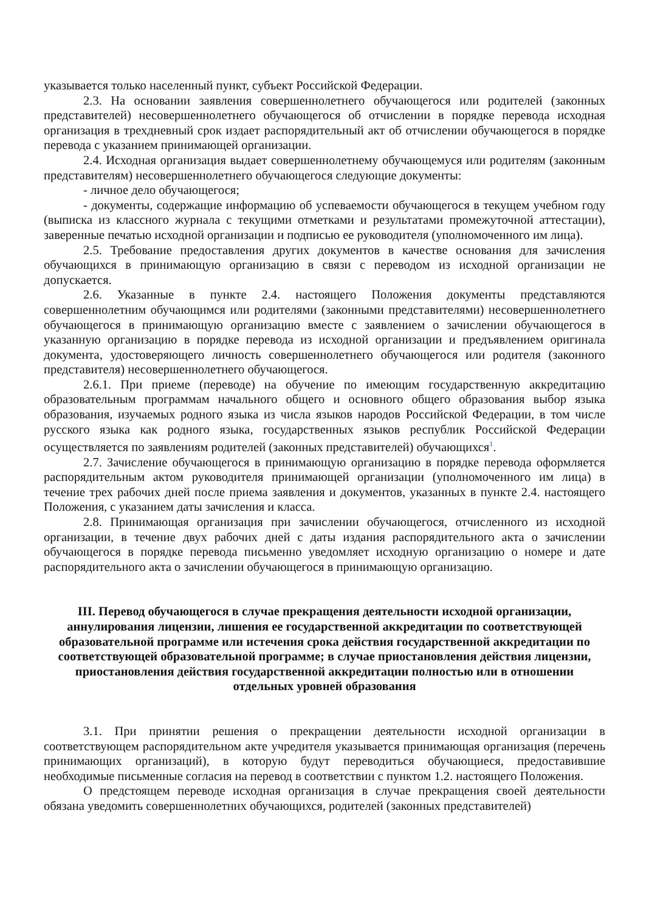указывается только населенный пункт, субъект Российской Федерации.
2.3. На основании заявления совершеннолетнего обучающегося или родителей (законных представителей) несовершеннолетнего обучающегося об отчислении в порядке перевода исходная организация в трехдневный срок издает распорядительный акт об отчислении обучающегося в порядке перевода с указанием принимающей организации.
2.4. Исходная организация выдает совершеннолетнему обучающемуся или родителям (законным представителям) несовершеннолетнего обучающегося следующие документы:
- личное дело обучающегося;
- документы, содержащие информацию об успеваемости обучающегося в текущем учебном году (выписка из классного журнала с текущими отметками и результатами промежуточной аттестации), заверенные печатью исходной организации и подписью ее руководителя (уполномоченного им лица).
2.5. Требование предоставления других документов в качестве основания для зачисления обучающихся в принимающую организацию в связи с переводом из исходной организации не допускается.
2.6. Указанные в пункте 2.4. настоящего Положения документы представляются совершеннолетним обучающимся или родителями (законными представителями) несовершеннолетнего обучающегося в принимающую организацию вместе с заявлением о зачислении обучающегося в указанную организацию в порядке перевода из исходной организации и предъявлением оригинала документа, удостоверяющего личность совершеннолетнего обучающегося или родителя (законного представителя) несовершеннолетнего обучающегося.
2.6.1. При приеме (переводе) на обучение по имеющим государственную аккредитацию образовательным программам начального общего и основного общего образования выбор языка образования, изучаемых родного языка из числа языков народов Российской Федерации, в том числе русского языка как родного языка, государственных языков республик Российской Федерации осуществляется по заявлениям родителей (законных представителей) обучающихся<sup>1</sup>.
2.7. Зачисление обучающегося в принимающую организацию в порядке перевода оформляется распорядительным актом руководителя принимающей организации (уполномоченного им лица) в течение трех рабочих дней после приема заявления и документов, указанных в пункте 2.4. настоящего Положения, с указанием даты зачисления и класса.
2.8. Принимающая организация при зачислении обучающегося, отчисленного из исходной организации, в течение двух рабочих дней с даты издания распорядительного акта о зачислении обучающегося в порядке перевода письменно уведомляет исходную организацию о номере и дате распорядительного акта о зачислении обучающегося в принимающую организацию.
III. Перевод обучающегося в случае прекращения деятельности исходной организации, аннулирования лицензии, лишения ее государственной аккредитации по соответствующей образовательной программе или истечения срока действия государственной аккредитации по соответствующей образовательной программе; в случае приостановления действия лицензии, приостановления действия государственной аккредитации полностью или в отношении отдельных уровней образования
3.1. При принятии решения о прекращении деятельности исходной организации в соответствующем распорядительном акте учредителя указывается принимающая организация (перечень принимающих организаций), в которую будут переводиться обучающиеся, предоставившие необходимые письменные согласия на перевод в соответствии с пунктом 1.2. настоящего Положения.
О предстоящем переводе исходная организация в случае прекращения своей деятельности обязана уведомить совершеннолетних обучающихся, родителей (законных представителей)